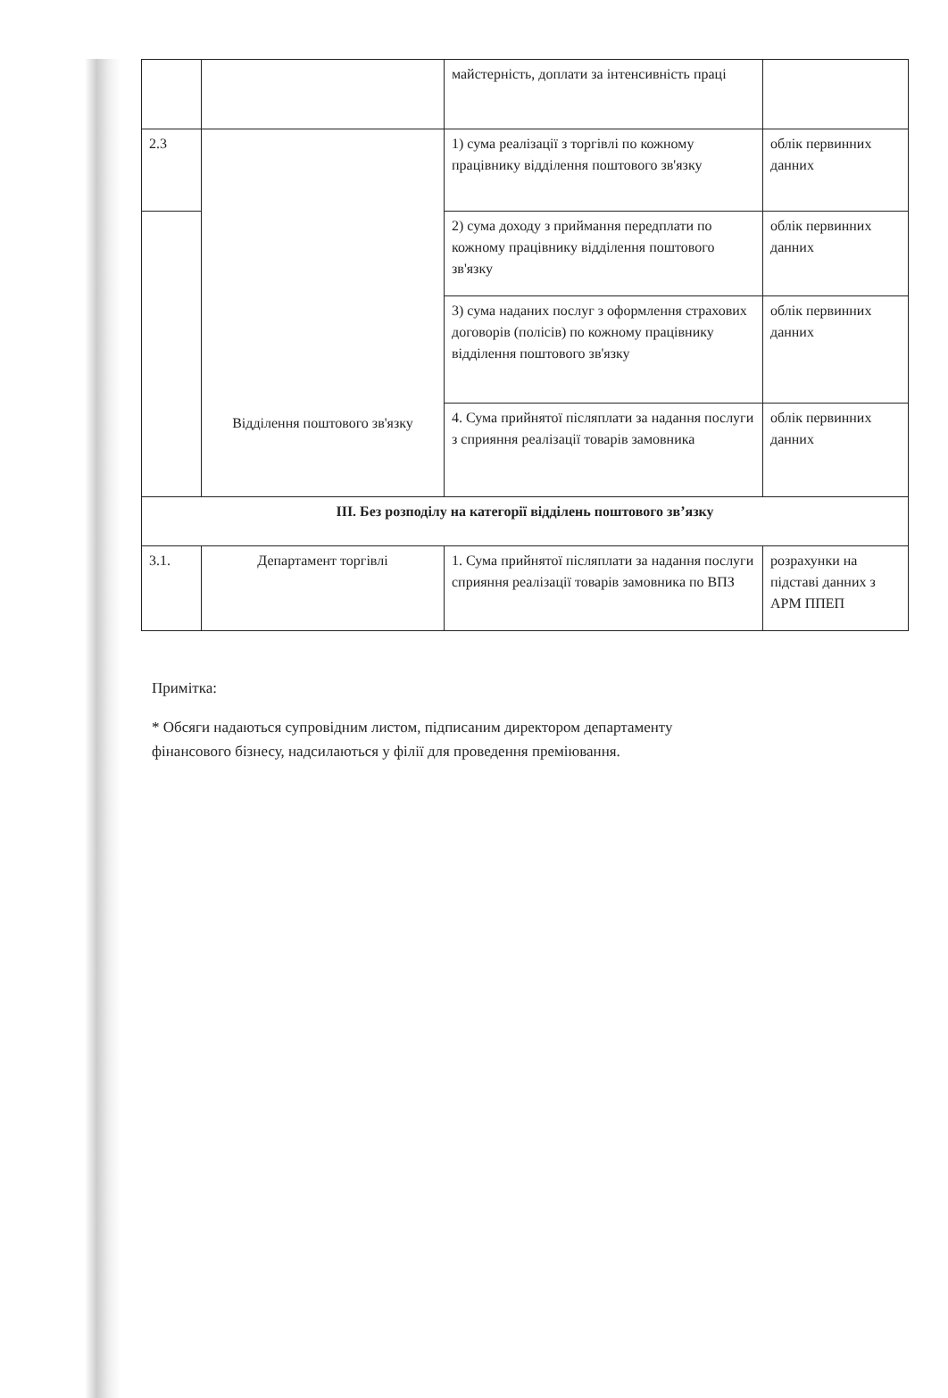| | | майстерність, доплати за інтенсивність праці | |
| 2.3 | Відділення поштового зв'язку | 1) сума реалізації з торгівлі по кожному працівнику відділення поштового зв'язку | облік первинних данних |
| | | 2) сума доходу з приймання передплати по кожному працівнику відділення поштового зв'язку | облік первинних данних |
| | | 3) сума наданих послуг з оформлення страхових договорів (полісів) по кожному працівнику відділення поштового зв'язку | облік первинних данних |
| | | 4. Сума прийнятої післяплати за надання послуги з сприяння реалізації товарів замовника | облік первинних данних |
| III. Без розподілу на категорії відділень поштового зв’язку | | | |
| 3.1. | Департамент торгівлі | 1. Сума прийнятої післяплати за надання послуги сприяння реалізації товарів замовника по ВПЗ | розрахунки на підставі данних з АРМ ППЕП |
Примітка:
* Обсяги надаються супровідним листом, підписаним директором департаменту
фінансового бізнесу, надсилаються у філії для проведення преміювання.